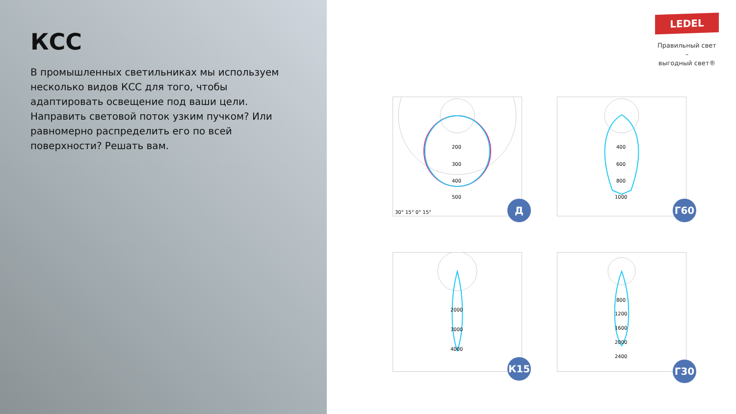КСС
В промышленных светильниках мы используем несколько видов КСС для того, чтобы адаптировать освещение под ваши цели. Направить световой поток узким пучком? Или равномерно распределить его по всей поверхности? Решать вам.
LEDEL
Правильный свет –
выгодный свет®
200
300
400
500
30° 15° 0° 15°
Д
400
600
800
1000
Г60
2000
3000
4000
К15
800
1200
1600
2000
2400
Г30